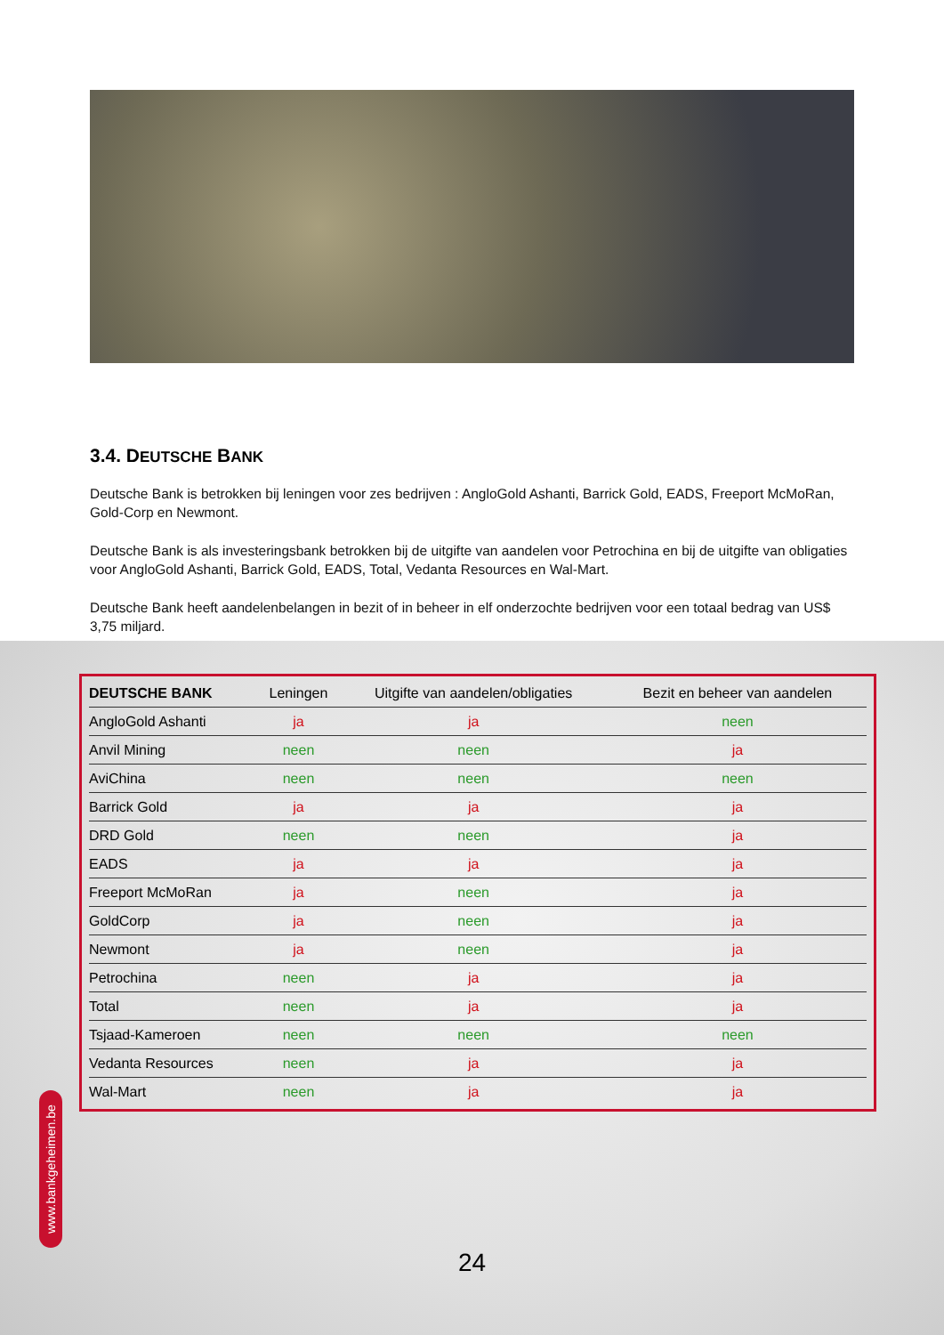3.4. DEUTSCHE BANK
Deutsche Bank is betrokken bij leningen voor zes bedrijven : AngloGold Ashanti, Barrick Gold, EADS, Freeport McMoRan, Gold-Corp en Newmont.
Deutsche Bank is als investeringsbank betrokken bij de uitgifte van aandelen voor Petrochina en bij de uitgifte van obligaties voor AngloGold Ashanti, Barrick Gold, EADS, Total, Vedanta Resources en Wal-Mart.
Deutsche Bank heeft aandelenbelangen in bezit of in beheer in elf onderzochte bedrijven voor een totaal bedrag van US$ 3,75 miljard.
| DEUTSCHE BANK | Leningen | Uitgifte van aandelen/obligaties | Bezit en beheer van aandelen |
| --- | --- | --- | --- |
| AngloGold Ashanti | ja | ja | neen |
| Anvil Mining | neen | neen | ja |
| AviChina | neen | neen | neen |
| Barrick Gold | ja | ja | ja |
| DRD Gold | neen | neen | ja |
| EADS | ja | ja | ja |
| Freeport McMoRan | ja | neen | ja |
| GoldCorp | ja | neen | ja |
| Newmont | ja | neen | ja |
| Petrochina | neen | ja | ja |
| Total | neen | ja | ja |
| Tsjaad-Kameroen | neen | neen | neen |
| Vedanta Resources | neen | ja | ja |
| Wal-Mart | neen | ja | ja |
www.bankgeheimen.be
24